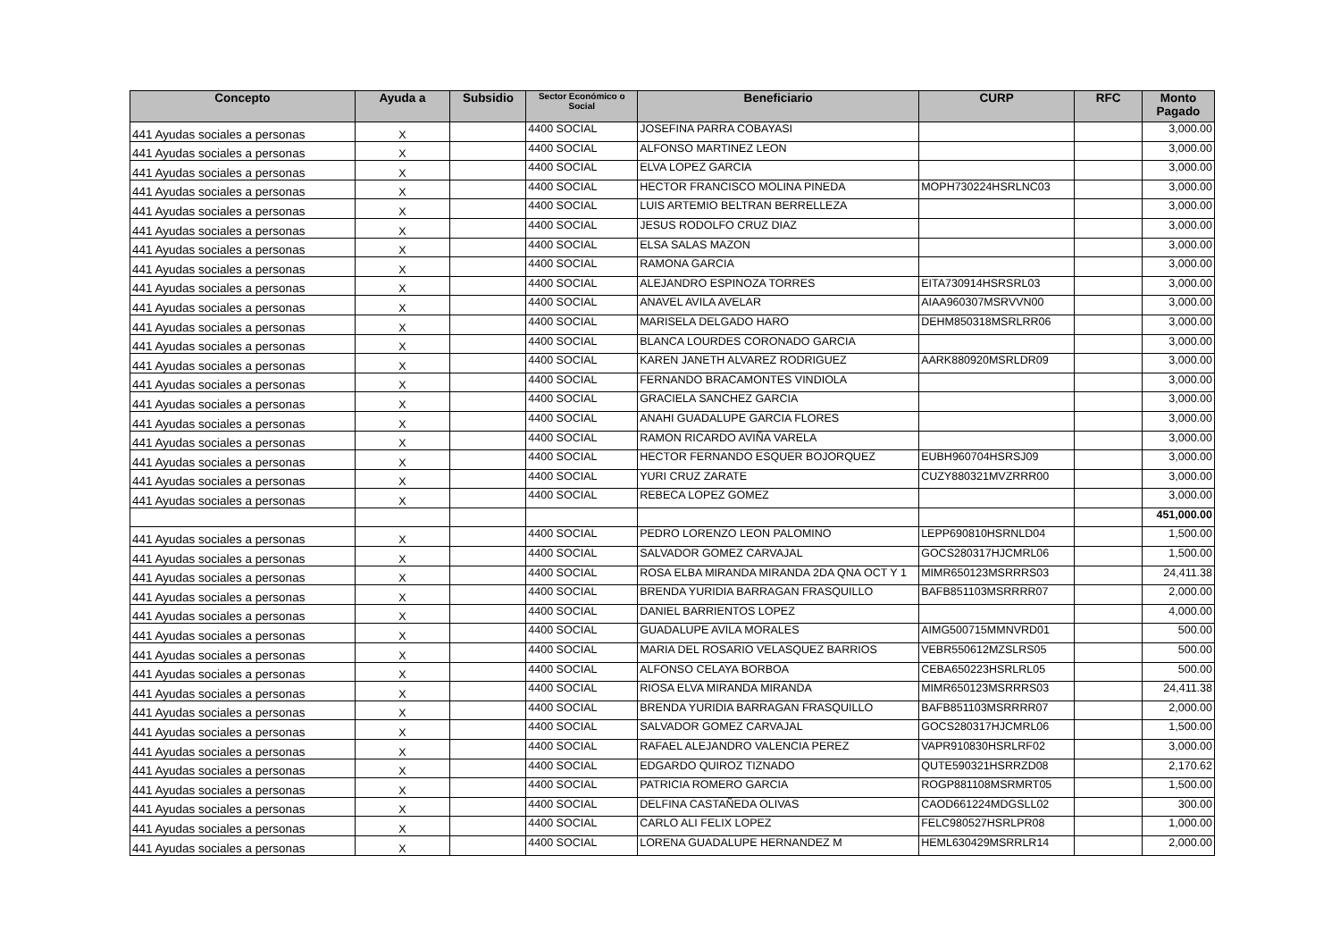| Concepto | Ayuda a | Subsidio | Sector Económico o Social | Beneficiario | CURP | RFC | Monto Pagado |
| --- | --- | --- | --- | --- | --- | --- | --- |
| 441 Ayudas sociales a personas | X | | 4400 SOCIAL | JOSEFINA PARRA COBAYASI | | | 3,000.00 |
| 441 Ayudas sociales a personas | X | | 4400 SOCIAL | ALFONSO MARTINEZ LEON | | | 3,000.00 |
| 441 Ayudas sociales a personas | X | | 4400 SOCIAL | ELVA LOPEZ GARCIA | | | 3,000.00 |
| 441 Ayudas sociales a personas | X | | 4400 SOCIAL | HECTOR FRANCISCO MOLINA PINEDA | MOPH730224HSRLNC03 | | 3,000.00 |
| 441 Ayudas sociales a personas | X | | 4400 SOCIAL | LUIS ARTEMIO BELTRAN BERRELLEZA | | | 3,000.00 |
| 441 Ayudas sociales a personas | X | | 4400 SOCIAL | JESUS RODOLFO CRUZ DIAZ | | | 3,000.00 |
| 441 Ayudas sociales a personas | X | | 4400 SOCIAL | ELSA SALAS MAZON | | | 3,000.00 |
| 441 Ayudas sociales a personas | X | | 4400 SOCIAL | RAMONA GARCIA | | | 3,000.00 |
| 441 Ayudas sociales a personas | X | | 4400 SOCIAL | ALEJANDRO ESPINOZA TORRES | EITA730914HSRSRL03 | | 3,000.00 |
| 441 Ayudas sociales a personas | X | | 4400 SOCIAL | ANAVEL AVILA AVELAR | AIAA960307MSRVVN00 | | 3,000.00 |
| 441 Ayudas sociales a personas | X | | 4400 SOCIAL | MARISELA DELGADO HARO | DEHM850318MSRLRR06 | | 3,000.00 |
| 441 Ayudas sociales a personas | X | | 4400 SOCIAL | BLANCA LOURDES CORONADO GARCIA | | | 3,000.00 |
| 441 Ayudas sociales a personas | X | | 4400 SOCIAL | KAREN JANETH ALVAREZ RODRIGUEZ | AARK880920MSRLDR09 | | 3,000.00 |
| 441 Ayudas sociales a personas | X | | 4400 SOCIAL | FERNANDO BRACAMONTES VINDIOLA | | | 3,000.00 |
| 441 Ayudas sociales a personas | X | | 4400 SOCIAL | GRACIELA SANCHEZ GARCIA | | | 3,000.00 |
| 441 Ayudas sociales a personas | X | | 4400 SOCIAL | ANAHI GUADALUPE GARCIA FLORES | | | 3,000.00 |
| 441 Ayudas sociales a personas | X | | 4400 SOCIAL | RAMON RICARDO AVIÑA VARELA | | | 3,000.00 |
| 441 Ayudas sociales a personas | X | | 4400 SOCIAL | HECTOR FERNANDO ESQUER BOJORQUEZ | EUBH960704HSRSJ09 | | 3,000.00 |
| 441 Ayudas sociales a personas | X | | 4400 SOCIAL | YURI CRUZ ZARATE | CUZY880321MVZRRR00 | | 3,000.00 |
| 441 Ayudas sociales a personas | X | | 4400 SOCIAL | REBECA LOPEZ GOMEZ | | | 3,000.00 |
| | | | | | | | 451,000.00 |
| 441 Ayudas sociales a personas | X | | 4400 SOCIAL | PEDRO LORENZO LEON PALOMINO | LEPP690810HSRNLD04 | | 1,500.00 |
| 441 Ayudas sociales a personas | X | | 4400 SOCIAL | SALVADOR GOMEZ CARVAJAL | GOCS280317HJCMRL06 | | 1,500.00 |
| 441 Ayudas sociales a personas | X | | 4400 SOCIAL | ROSA ELBA MIRANDA MIRANDA 2DA QNA OCT Y 1 | MIMR650123MSRRRS03 | | 24,411.38 |
| 441 Ayudas sociales a personas | X | | 4400 SOCIAL | BRENDA YURIDIA BARRAGAN FRASQUILLO | BAFB851103MSRRRR07 | | 2,000.00 |
| 441 Ayudas sociales a personas | X | | 4400 SOCIAL | DANIEL BARRIENTOS LOPEZ | | | 4,000.00 |
| 441 Ayudas sociales a personas | X | | 4400 SOCIAL | GUADALUPE AVILA MORALES | AIMG500715MMNVRD01 | | 500.00 |
| 441 Ayudas sociales a personas | X | | 4400 SOCIAL | MARIA DEL ROSARIO VELASQUEZ BARRIOS | VEBR550612MZSLRS05 | | 500.00 |
| 441 Ayudas sociales a personas | X | | 4400 SOCIAL | ALFONSO CELAYA BORBOA | CEBA650223HSRLRL05 | | 500.00 |
| 441 Ayudas sociales a personas | X | | 4400 SOCIAL | RIOSA ELVA MIRANDA MIRANDA | MIMR650123MSRRRS03 | | 24,411.38 |
| 441 Ayudas sociales a personas | X | | 4400 SOCIAL | BRENDA YURIDIA BARRAGAN FRASQUILLO | BAFB851103MSRRRR07 | | 2,000.00 |
| 441 Ayudas sociales a personas | X | | 4400 SOCIAL | SALVADOR GOMEZ CARVAJAL | GOCS280317HJCMRL06 | | 1,500.00 |
| 441 Ayudas sociales a personas | X | | 4400 SOCIAL | RAFAEL ALEJANDRO VALENCIA PEREZ | VAPR910830HSRLRF02 | | 3,000.00 |
| 441 Ayudas sociales a personas | X | | 4400 SOCIAL | EDGARDO QUIROZ TIZNADO | QUTE590321HSRRZD08 | | 2,170.62 |
| 441 Ayudas sociales a personas | X | | 4400 SOCIAL | PATRICIA ROMERO GARCIA | ROGP881108MSRMRT05 | | 1,500.00 |
| 441 Ayudas sociales a personas | X | | 4400 SOCIAL | DELFINA CASTAÑEDA OLIVAS | CAOD661224MDGSLL02 | | 300.00 |
| 441 Ayudas sociales a personas | X | | 4400 SOCIAL | CARLO ALI FELIX LOPEZ | FELC980527HSRLPR08 | | 1,000.00 |
| 441 Ayudas sociales a personas | X | | 4400 SOCIAL | LORENA GUADALUPE HERNANDEZ M | HEML630429MSRRLR14 | | 2,000.00 |